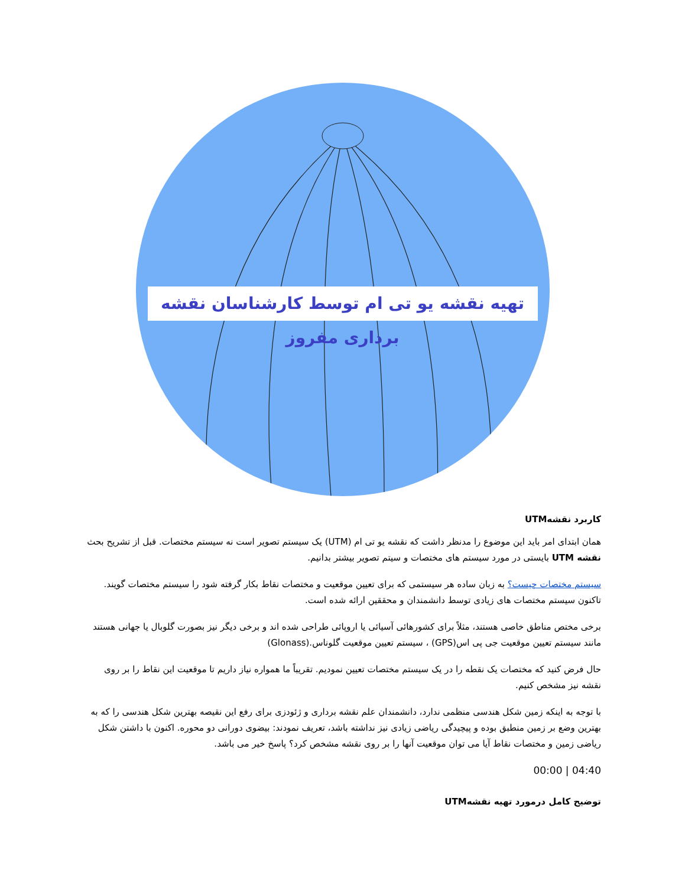تهیه نقشه یو تی ام توسط کارشناسان نقشه برداری مفروز
کاربرد نقشهUTM
همان ابتدای امر باید این موضوع را مدنظر داشت که نقشه یو تی ام (UTM) یک سیستم تصویر است نه سیستم مختصات. قبل از تشریح بحث نقشه UTM بایستی در مورد سیستم های مختصات و سیتم تصویر بیشتر بدانیم.
سیستم مختصات چیست؟ به زبان ساده هر سیستمی که برای تعیین موقعیت و مختصات نقاط بکار گرفته شود را سیستم مختصات گویند. تاکنون سیستم مختصات های زیادی توسط دانشمندان و محققین ارائه شده است.
برخی مختص مناطق خاصی هستند، مثلاً برای کشورهائی آسیائی یا اروپائی طراحی شده اند و برخی دیگر نیز بصورت گلوبال یا جهانی هستند مانند سیستم تعیین موقعیت جی پی اس(GPS) ، سیستم تعیین موقعیت گلوناس.(Glonass)
حال فرض کنید که مختصات یک نقطه را در یک سیستم مختصات تعیین نمودیم. تقریباً ما همواره نیاز داریم تا موقعیت این نقاط را بر روی نقشه نیز مشخص کنیم.
با توجه به اینکه زمین شکل هندسی منظمی ندارد، دانشمندان علم نقشه برداری و ژئودزی برای رفع این نقیصه بهترین شکل هندسی را که به بهترین وضع بر زمین منطبق بوده و پیچیدگی ریاضی زیادی نیز نداشته باشد، تعریف نمودند: بیضوی دورانی دو محوره. اکنون با داشتن شکل ریاضی زمین و مختصات نقاط آیا می توان موقعیت آنها را بر روی نقشه مشخص کرد؟ پاسخ خیر می باشد.
00:00 | 04:40
توضیح کامل درمورد تهیه نقشهUTM